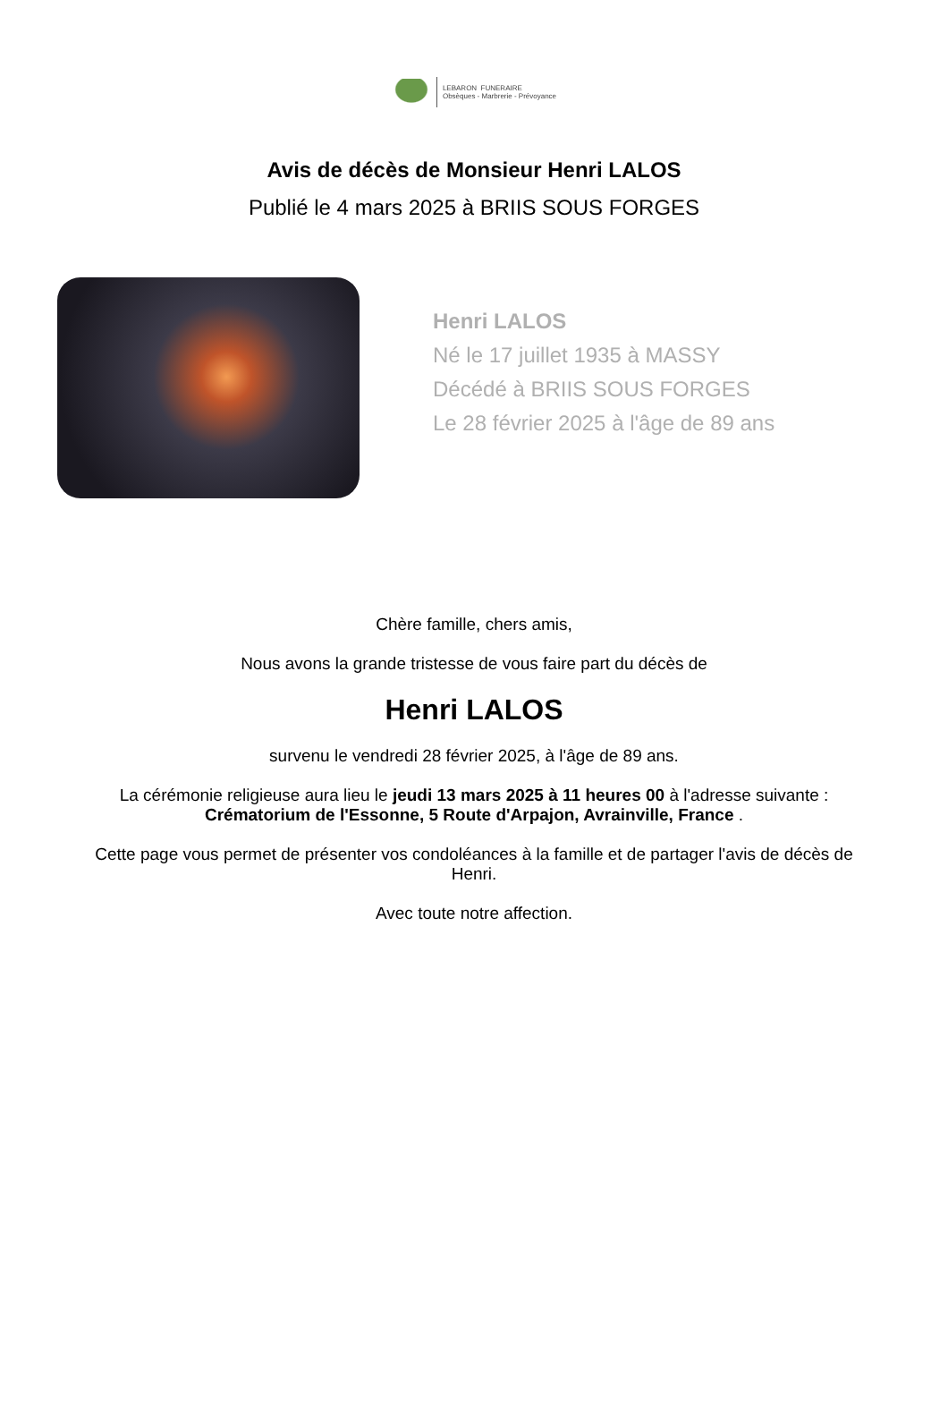LEBARON FUNERAIRE
Obsèques - Marbrerie - Prévoyance
Avis de décès de Monsieur Henri LALOS
Publié le 4 mars 2025 à BRIIS SOUS FORGES
Henri LALOS
Né le 17 juillet 1935 à MASSY
Décédé à BRIIS SOUS FORGES
Le 28 février 2025 à l'âge de 89 ans
Chère famille, chers amis,
Nous avons la grande tristesse de vous faire part du décès de
Henri LALOS
survenu le vendredi 28 février 2025, à l'âge de 89 ans.
La cérémonie religieuse aura lieu le jeudi 13 mars 2025 à 11 heures 00 à l'adresse suivante :
Crématorium de l'Essonne, 5 Route d'Arpajon, Avrainville, France .
Cette page vous permet de présenter vos condoléances à la famille et de partager l'avis de décès de Henri.
Avec toute notre affection.